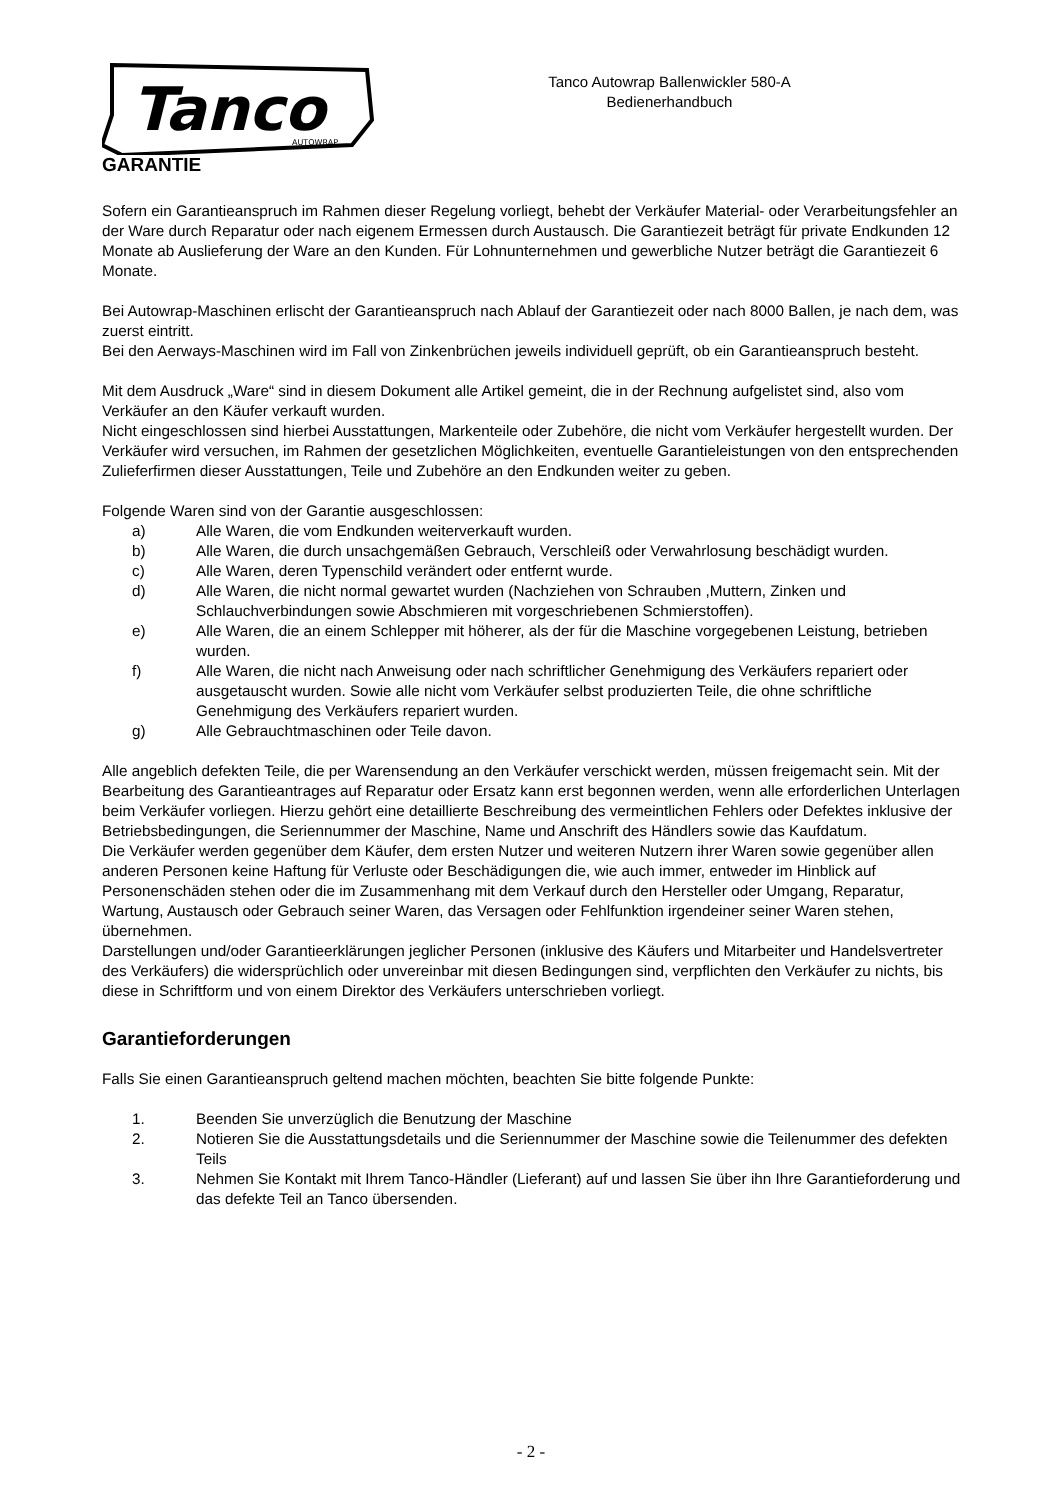Tanco
AUTOWRAP
Tanco Autowrap Ballenwickler 580-A
Bedienerhandbuch
GARANTIE
Sofern ein Garantieanspruch im Rahmen dieser Regelung vorliegt, behebt der Verkäufer Material- oder Verarbeitungsfehler an der Ware durch Reparatur oder nach eigenem Ermessen durch Austausch. Die Garantiezeit beträgt für private Endkunden 12 Monate ab Auslieferung der Ware an den Kunden. Für Lohnunternehmen und gewerbliche Nutzer beträgt die Garantiezeit 6 Monate.
Bei Autowrap-Maschinen erlischt der Garantieanspruch nach Ablauf der Garantiezeit oder nach 8000 Ballen, je nach dem, was zuerst eintritt.
Bei den Aerways-Maschinen wird im Fall von Zinkenbrüchen jeweils individuell geprüft, ob ein Garantieanspruch besteht.
Mit dem Ausdruck „Ware“ sind in diesem Dokument alle Artikel gemeint, die in der Rechnung aufgelistet sind, also vom Verkäufer an den Käufer verkauft wurden.
Nicht eingeschlossen sind hierbei Ausstattungen, Markenteile oder Zubehöre, die nicht vom Verkäufer hergestellt wurden. Der Verkäufer wird versuchen, im Rahmen der gesetzlichen Möglichkeiten, eventuelle Garantieleistungen von den entsprechenden Zulieferfirmen dieser Ausstattungen, Teile und Zubehöre an den Endkunden weiter zu geben.
Folgende Waren sind von der Garantie ausgeschlossen:
a) Alle Waren, die vom Endkunden weiterverkauft wurden.
b) Alle Waren, die durch unsachgemäßen Gebrauch, Verschleiß oder Verwahrlosung beschädigt wurden.
c) Alle Waren, deren Typenschild verändert oder entfernt wurde.
d) Alle Waren, die nicht normal gewartet wurden (Nachziehen von Schrauben ,Muttern, Zinken und Schlauchverbindungen sowie Abschmieren mit vorgeschriebenen Schmierstoffen).
e) Alle Waren, die an einem Schlepper mit höherer, als der für die Maschine vorgegebenen Leistung, betrieben wurden.
f) Alle Waren, die nicht nach Anweisung oder nach schriftlicher Genehmigung des Verkäufers repariert oder ausgetauscht wurden. Sowie alle nicht vom Verkäufer selbst produzierten Teile, die ohne schriftliche Genehmigung des Verkäufers repariert wurden.
g) Alle Gebrauchtmaschinen oder Teile davon.
Alle angeblich defekten Teile, die per Warensendung an den Verkäufer verschickt werden, müssen freigemacht sein. Mit der Bearbeitung des Garantieantrages auf Reparatur oder Ersatz kann erst begonnen werden, wenn alle erforderlichen Unterlagen beim Verkäufer vorliegen. Hierzu gehört eine detaillierte Beschreibung des vermeintlichen Fehlers oder Defektes inklusive der Betriebsbedingungen, die Seriennummer der Maschine, Name und Anschrift des Händlers sowie das Kaufdatum.
Die Verkäufer werden gegenüber dem Käufer, dem ersten Nutzer und weiteren Nutzern ihrer Waren sowie gegenüber allen anderen Personen keine Haftung für Verluste oder Beschädigungen die, wie auch immer, entweder im Hinblick auf Personenschäden stehen oder die im Zusammenhang mit dem Verkauf durch den Hersteller oder Umgang, Reparatur, Wartung, Austausch oder Gebrauch seiner Waren, das Versagen oder Fehlfunktion irgendeiner seiner Waren stehen, übernehmen.
Darstellungen und/oder Garantieerklärungen jeglicher Personen (inklusive des Käufers und Mitarbeiter und Handelsvertreter des Verkäufers) die widersprüchlich oder unvereinbar mit diesen Bedingungen sind, verpflichten den Verkäufer zu nichts, bis diese in Schriftform und von einem Direktor des Verkäufers unterschrieben vorliegt.
Garantieforderungen
Falls Sie einen Garantieanspruch geltend machen möchten, beachten Sie bitte folgende Punkte:
1. Beenden Sie unverzüglich die Benutzung der Maschine
2. Notieren Sie die Ausstattungsdetails und die Seriennummer der Maschine sowie die Teilenummer des defekten Teils
3. Nehmen Sie Kontakt mit Ihrem Tanco-Händler (Lieferant) auf und lassen Sie über ihn Ihre Garantieforderung und das defekte Teil an Tanco übersenden.
- 2 -